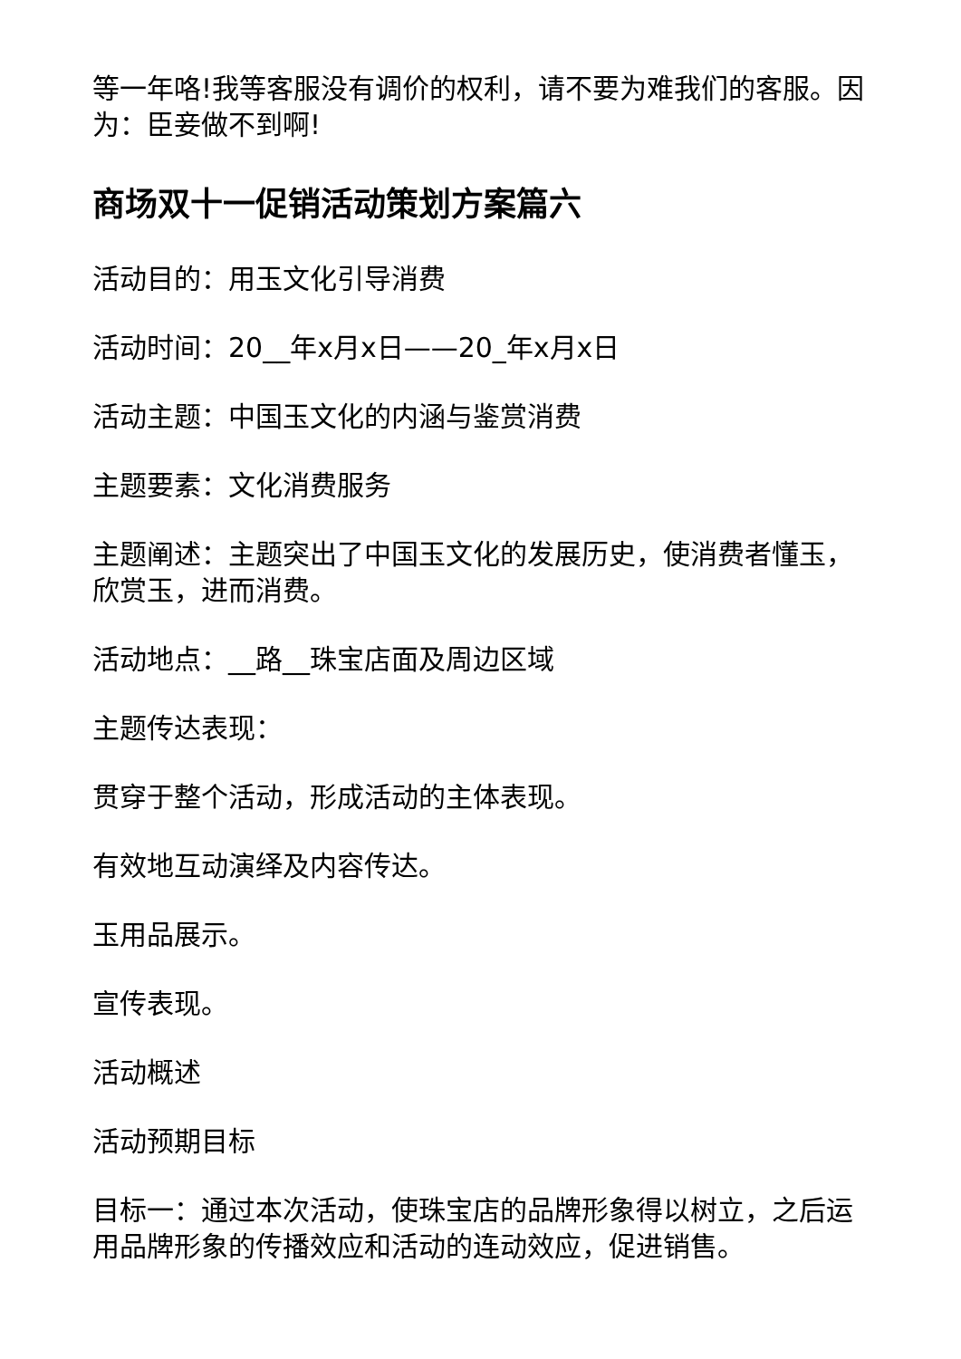等一年咯!我等客服没有调价的权利，请不要为难我们的客服。因为：臣妾做不到啊!
商场双十一促销活动策划方案篇六
活动目的：用玉文化引导消费
活动时间：20__年x月x日——20_年x月x日
活动主题：中国玉文化的内涵与鉴赏消费
主题要素：文化消费服务
主题阐述：主题突出了中国玉文化的发展历史，使消费者懂玉，欣赏玉，进而消费。
活动地点：__路__珠宝店面及周边区域
主题传达表现：
贯穿于整个活动，形成活动的主体表现。
有效地互动演绎及内容传达。
玉用品展示。
宣传表现。
活动概述
活动预期目标
目标一：通过本次活动，使珠宝店的品牌形象得以树立，之后运用品牌形象的传播效应和活动的连动效应，促进销售。